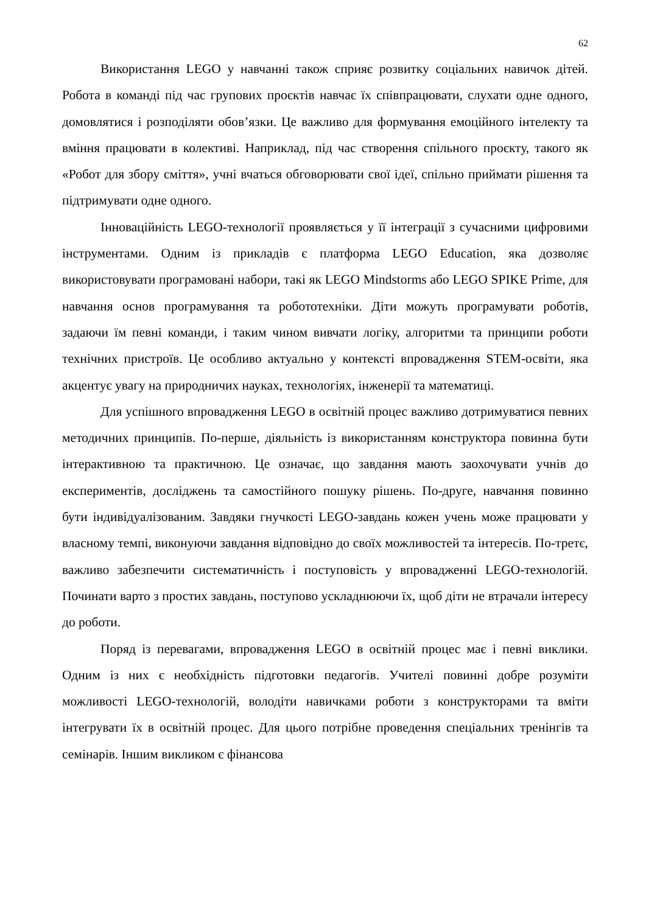62
Використання LEGO у навчанні також сприяє розвитку соціальних навичок дітей. Робота в команді під час групових проєктів навчає їх співпрацювати, слухати одне одного, домовлятися і розподіляти обов’язки. Це важливо для формування емоційного інтелекту та вміння працювати в колективі. Наприклад, під час створення спільного проєкту, такого як «Робот для збору сміття», учні вчаться обговорювати свої ідеї, спільно приймати рішення та підтримувати одне одного.
Інноваційність LEGO-технології проявляється у її інтеграції з сучасними цифровими інструментами. Одним із прикладів є платформа LEGO Education, яка дозволяє використовувати програмовані набори, такі як LEGO Mindstorms або LEGO SPIKE Prime, для навчання основ програмування та робототехніки. Діти можуть програмувати роботів, задаючи їм певні команди, і таким чином вивчати логіку, алгоритми та принципи роботи технічних пристроїв. Це особливо актуально у контексті впровадження STEM-освіти, яка акцентує увагу на природничих науках, технологіях, інженерії та математиці.
Для успішного впровадження LEGO в освітній процес важливо дотримуватися певних методичних принципів. По-перше, діяльність із використанням конструктора повинна бути інтерактивною та практичною. Це означає, що завдання мають заохочувати учнів до експериментів, досліджень та самостійного пошуку рішень. По-друге, навчання повинно бути індивідуалізованим. Завдяки гнучкості LEGO-завдань кожен учень може працювати у власному темпі, виконуючи завдання відповідно до своїх можливостей та інтересів. По-третє, важливо забезпечити систематичність і поступовість у впровадженні LEGO-технологій. Починати варто з простих завдань, поступово ускладнюючи їх, щоб діти не втрачали інтересу до роботи.
Поряд із перевагами, впровадження LEGO в освітній процес має і певні виклики. Одним із них є необхідність підготовки педагогів. Учителі повинні добре розуміти можливості LEGO-технологій, володіти навичками роботи з конструкторами та вміти інтегрувати їх в освітній процес. Для цього потрібне проведення спеціальних тренінгів та семінарів. Іншим викликом є фінансова